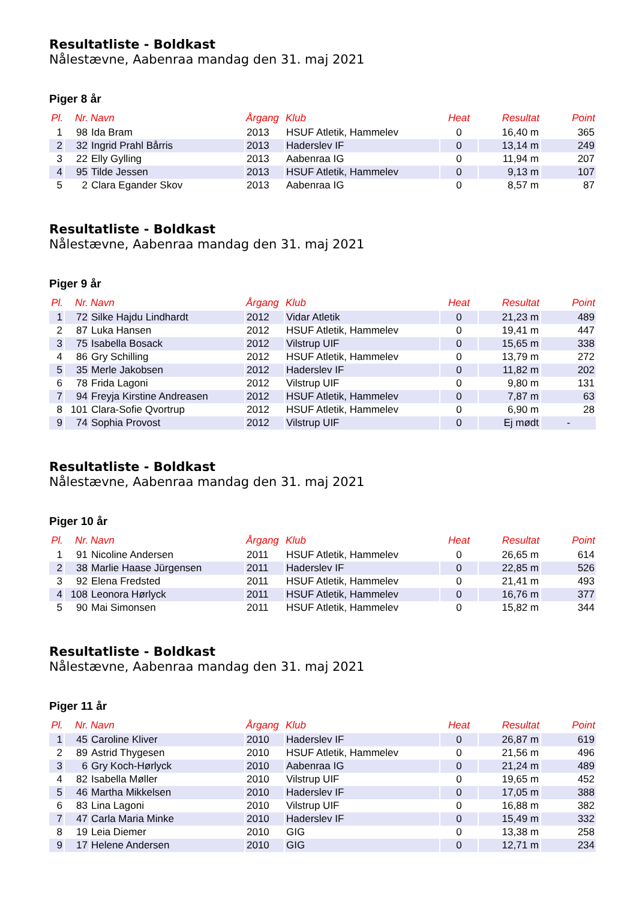Resultatliste - Boldkast
Nålestævne, Aabenraa mandag den 31. maj 2021
Piger 8 år
| Pl. | Nr. | Navn | Årgang | Klub | Heat | Resultat | Point |
| --- | --- | --- | --- | --- | --- | --- | --- |
| 1 | 98 | Ida Bram | 2013 | HSUF Atletik, Hammelev | 0 | 16,40 m | 365 |
| 2 | 32 | Ingrid Prahl Bårris | 2013 | Haderslev IF | 0 | 13,14 m | 249 |
| 3 | 22 | Elly Gylling | 2013 | Aabenraa IG | 0 | 11,94 m | 207 |
| 4 | 95 | Tilde Jessen | 2013 | HSUF Atletik, Hammelev | 0 | 9,13 m | 107 |
| 5 | 2 | Clara Egander Skov | 2013 | Aabenraa IG | 0 | 8,57 m | 87 |
Resultatliste - Boldkast
Nålestævne, Aabenraa mandag den 31. maj 2021
Piger 9 år
| Pl. | Nr. | Navn | Årgang | Klub | Heat | Resultat | Point |
| --- | --- | --- | --- | --- | --- | --- | --- |
| 1 | 72 | Silke Hajdu Lindhardt | 2012 | Vidar Atletik | 0 | 21,23 m | 489 |
| 2 | 87 | Luka Hansen | 2012 | HSUF Atletik, Hammelev | 0 | 19,41 m | 447 |
| 3 | 75 | Isabella Bosack | 2012 | Vilstrup UIF | 0 | 15,65 m | 338 |
| 4 | 86 | Gry Schilling | 2012 | HSUF Atletik, Hammelev | 0 | 13,79 m | 272 |
| 5 | 35 | Merle Jakobsen | 2012 | Haderslev IF | 0 | 11,82 m | 202 |
| 6 | 78 | Frida Lagoni | 2012 | Vilstrup UIF | 0 | 9,80 m | 131 |
| 7 | 94 | Freyja Kirstine Andreasen | 2012 | HSUF Atletik, Hammelev | 0 | 7,87 m | 63 |
| 8 | 101 | Clara-Sofie Qvortrup | 2012 | HSUF Atletik, Hammelev | 0 | 6,90 m | 28 |
| 9 | 74 | Sophia Provost | 2012 | Vilstrup UIF | 0 | Ej mødt | - |
Resultatliste - Boldkast
Nålestævne, Aabenraa mandag den 31. maj 2021
Piger 10 år
| Pl. | Nr. | Navn | Årgang | Klub | Heat | Resultat | Point |
| --- | --- | --- | --- | --- | --- | --- | --- |
| 1 | 91 | Nicoline Andersen | 2011 | HSUF Atletik, Hammelev | 0 | 26,65 m | 614 |
| 2 | 38 | Marlie Haase Jürgensen | 2011 | Haderslev IF | 0 | 22,85 m | 526 |
| 3 | 92 | Elena Fredsted | 2011 | HSUF Atletik, Hammelev | 0 | 21,41 m | 493 |
| 4 | 108 | Leonora Hørlyck | 2011 | HSUF Atletik, Hammelev | 0 | 16,76 m | 377 |
| 5 | 90 | Mai Simonsen | 2011 | HSUF Atletik, Hammelev | 0 | 15,82 m | 344 |
Resultatliste - Boldkast
Nålestævne, Aabenraa mandag den 31. maj 2021
Piger 11 år
| Pl. | Nr. | Navn | Årgang | Klub | Heat | Resultat | Point |
| --- | --- | --- | --- | --- | --- | --- | --- |
| 1 | 45 | Caroline Kliver | 2010 | Haderslev IF | 0 | 26,87 m | 619 |
| 2 | 89 | Astrid Thygesen | 2010 | HSUF Atletik, Hammelev | 0 | 21,56 m | 496 |
| 3 | 6 | Gry Koch-Hørlyck | 2010 | Aabenraa IG | 0 | 21,24 m | 489 |
| 4 | 82 | Isabella Møller | 2010 | Vilstrup UIF | 0 | 19,65 m | 452 |
| 5 | 46 | Martha Mikkelsen | 2010 | Haderslev IF | 0 | 17,05 m | 388 |
| 6 | 83 | Lina Lagoni | 2010 | Vilstrup UIF | 0 | 16,88 m | 382 |
| 7 | 47 | Carla Maria Minke | 2010 | Haderslev IF | 0 | 15,49 m | 332 |
| 8 | 19 | Leia Diemer | 2010 | GIG | 0 | 13,38 m | 258 |
| 9 | 17 | Helene Andersen | 2010 | GIG | 0 | 12,71 m | 234 |